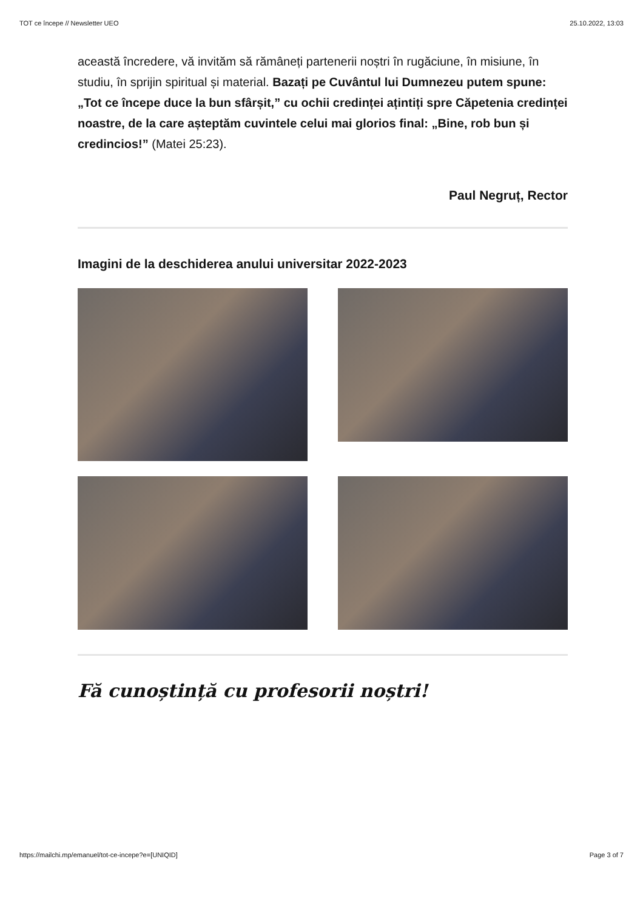TOT ce începe // Newsletter UEO 25.10.2022, 13:03
această încredere, vă invităm să rămâneți partenerii noștri în rugăciune, în misiune, în studiu, în sprijin spiritual și material. Bazați pe Cuvântul lui Dumnezeu putem spune: „Tot ce începe duce la bun sfârșit,” cu ochii credinței ațintiți spre Căpetenia credinței noastre, de la care așteptăm cuvintele celui mai glorios final: „Bine, rob bun și credincios!” (Matei 25:23).
Paul Negruț, Rector
Imagini de la deschiderea anului universitar 2022-2023
Fă cunoștință cu profesorii noștri!
https://mailchi.mp/emanuel/tot-ce-incepe?e=[UNIQID] Page 3 of 7